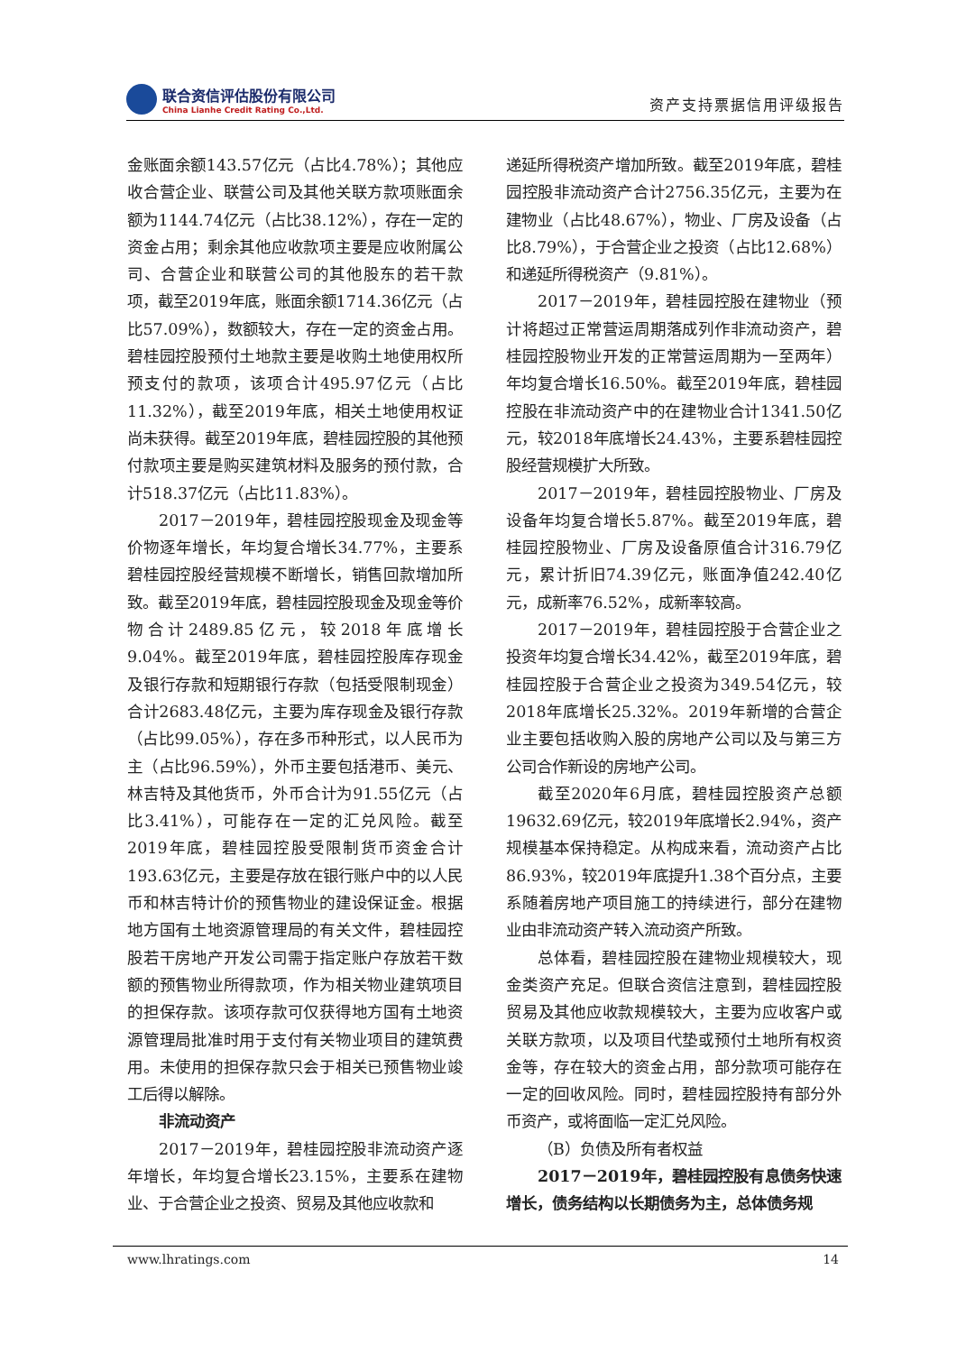联合资信评估股份有限公司
China Lianhe Credit Rating Co.,Ltd.
资产支持票据信用评级报告
金账面余额143.57亿元（占比4.78%）；其他应收合营企业、联营公司及其他关联方款项账面余额为1144.74亿元（占比38.12%），存在一定的资金占用；剩余其他应收款项主要是应收附属公司、合营企业和联营公司的其他股东的若干款项，截至2019年底，账面余额1714.36亿元（占比57.09%），数额较大，存在一定的资金占用。碧桂园控股预付土地款主要是收购土地使用权所预支付的款项，该项合计495.97亿元（占比11.32%），截至2019年底，相关土地使用权证尚未获得。截至2019年底，碧桂园控股的其他预付款项主要是购买建筑材料及服务的预付款，合计518.37亿元（占比11.83%）。
2017－2019年，碧桂园控股现金及现金等价物逐年增长，年均复合增长34.77%，主要系碧桂园控股经营规模不断增长，销售回款增加所致。截至2019年底，碧桂园控股现金及现金等价物合计2489.85亿元，较2018年底增长9.04%。截至2019年底，碧桂园控股库存现金及银行存款和短期银行存款（包括受限制现金）合计2683.48亿元，主要为库存现金及银行存款（占比99.05%），存在多币种形式，以人民币为主（占比96.59%），外币主要包括港币、美元、林吉特及其他货币，外币合计为91.55亿元（占比3.41%），可能存在一定的汇兑风险。截至2019年底，碧桂园控股受限制货币资金合计193.63亿元，主要是存放在银行账户中的以人民币和林吉特计价的预售物业的建设保证金。根据地方国有土地资源管理局的有关文件，碧桂园控股若干房地产开发公司需于指定账户存放若干数额的预售物业所得款项，作为相关物业建筑项目的担保存款。该项存款可仅获得地方国有土地资源管理局批准时用于支付有关物业项目的建筑费用。未使用的担保存款只会于相关已预售物业竣工后得以解除。
非流动资产
2017－2019年，碧桂园控股非流动资产逐年增长，年均复合增长23.15%，主要系在建物业、于合营企业之投资、贸易及其他应收款和
递延所得税资产增加所致。截至2019年底，碧桂园控股非流动资产合计2756.35亿元，主要为在建物业（占比48.67%），物业、厂房及设备（占比8.79%），于合营企业之投资（占比12.68%）和递延所得税资产（9.81%）。
2017－2019年，碧桂园控股在建物业（预计将超过正常营运周期落成列作非流动资产，碧桂园控股物业开发的正常营运周期为一至两年）年均复合增长16.50%。截至2019年底，碧桂园控股在非流动资产中的在建物业合计1341.50亿元，较2018年底增长24.43%，主要系碧桂园控股经营规模扩大所致。
2017－2019年，碧桂园控股物业、厂房及设备年均复合增长5.87%。截至2019年底，碧桂园控股物业、厂房及设备原值合计316.79亿元，累计折旧74.39亿元，账面净值242.40亿元，成新率76.52%，成新率较高。
2017－2019年，碧桂园控股于合营企业之投资年均复合增长34.42%，截至2019年底，碧桂园控股于合营企业之投资为349.54亿元，较2018年底增长25.32%。2019年新增的合营企业主要包括收购入股的房地产公司以及与第三方公司合作新设的房地产公司。
截至2020年6月底，碧桂园控股资产总额19632.69亿元，较2019年底增长2.94%，资产规模基本保持稳定。从构成来看，流动资产占比86.93%，较2019年底提升1.38个百分点，主要系随着房地产项目施工的持续进行，部分在建物业由非流动资产转入流动资产所致。
总体看，碧桂园控股在建物业规模较大，现金类资产充足。但联合资信注意到，碧桂园控股贸易及其他应收款规模较大，主要为应收客户或关联方款项，以及项目代垫或预付土地所有权资金等，存在较大的资金占用，部分款项可能存在一定的回收风险。同时，碧桂园控股持有部分外币资产，或将面临一定汇兑风险。
（B）负债及所有者权益
2017－2019年，碧桂园控股有息债务快速增长，债务结构以长期债务为主，总体债务规
www.lhratings.com 14